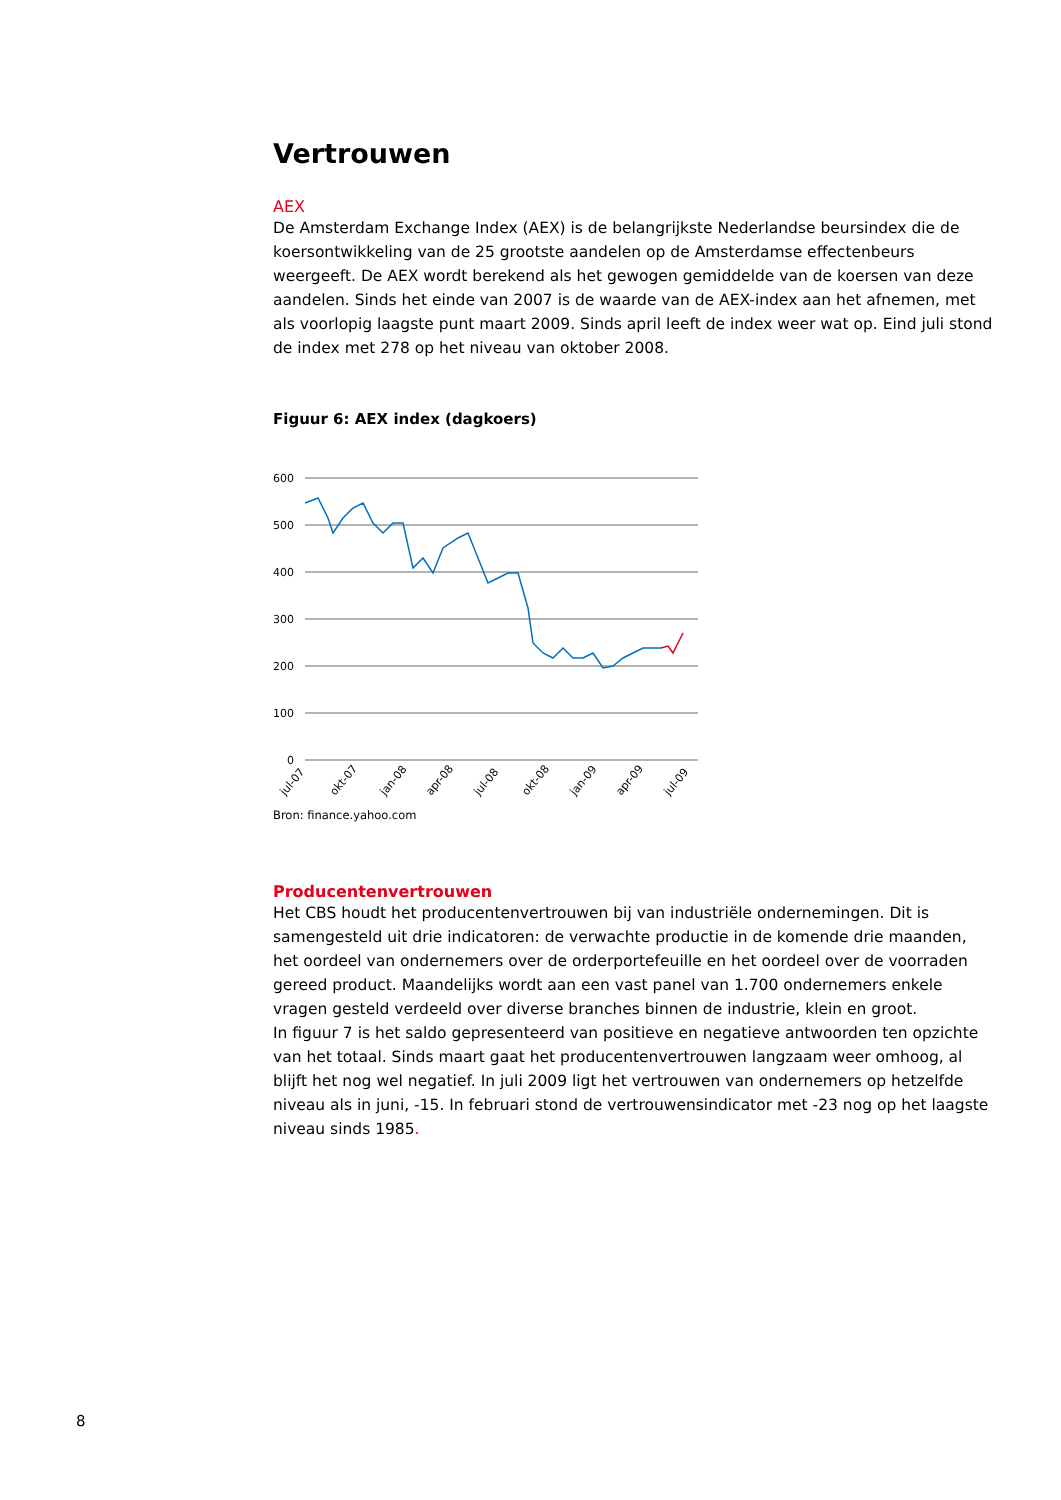Vertrouwen
AEX
De Amsterdam Exchange Index (AEX) is de belangrijkste Nederlandse beursindex die de koersontwikkeling van de 25 grootste aandelen op de Amsterdamse effectenbeurs weergeeft. De AEX wordt berekend als het gewogen gemiddelde van de koersen van deze aandelen. Sinds het einde van 2007 is de waarde van de AEX-index aan het afnemen, met als voorlopig laagste punt maart 2009. Sinds april leeft de index weer wat op. Eind juli stond de index met 278 op het niveau van oktober 2008.
Figuur 6: AEX index (dagkoers)
600
500
400
300
200
100
0
jul-07
okt-07
jan-08
apr-08
jul-08
okt-08
jan-09
apr-09
jul-09
Bron: finance.yahoo.com
Producentenvertrouwen
Het CBS houdt het producentenvertrouwen bij van industriële ondernemingen. Dit is samengesteld uit drie indicatoren: de verwachte productie in de komende drie maanden, het oordeel van ondernemers over de orderportefeuille en het oordeel over de voorraden gereed product. Maandelijks wordt aan een vast panel van 1.700 ondernemers enkele vragen gesteld verdeeld over diverse branches binnen de industrie, klein en groot.
In figuur 7 is het saldo gepresenteerd van positieve en negatieve antwoorden ten opzichte van het totaal. Sinds maart gaat het producentenvertrouwen langzaam weer omhoog, al blijft het nog wel negatief. In juli 2009 ligt het vertrouwen van ondernemers op hetzelfde niveau als in juni, -15. In februari stond de vertrouwensindicator met -23 nog op het laagste niveau sinds 1985.
8